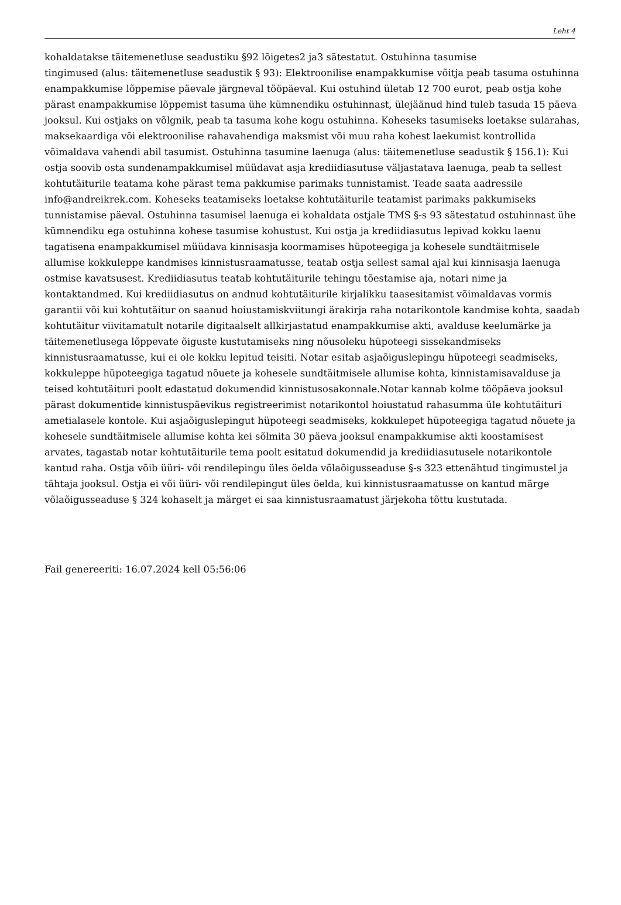Leht 4
kohaldatakse täitemenetluse seadustiku §92 lõigetes2 ja3 sätestatut. Ostuhinna tasumise
tingimused (alus: täitemenetluse seadustik § 93): Elektroonilise enampakkumise võitja peab tasuma ostuhinna enampakkumise lõppemise päevale järgneval tööpäeval. Kui ostuhind ületab 12 700 eurot, peab ostja kohe pärast enampakkumise lõppemist tasuma ühe kümnendiku ostuhinnast, ülejäänud hind tuleb tasuda 15 päeva jooksul. Kui ostjaks on võlgnik, peab ta tasuma kohe kogu ostuhinna. Koheseks tasumiseks loetakse sularahas, maksekaardiga või elektroonilise rahavahendiga maksmist või muu raha kohest laekumist kontrollida võimaldava vahendi abil tasumist. Ostuhinna tasumine laenuga (alus: täitemenetluse seadustik § 156.1): Kui ostja soovib osta sundenampakkumisel müüdavat asja krediidiasutuse väljastatava laenuga, peab ta sellest kohtutäiturile teatama kohe pärast tema pakkumise parimaks tunnistamist. Teade saata aadressile info@andreikrek.com. Koheseks teatamiseks loetakse kohtutäiturile teatamist parimaks pakkumiseks tunnistamise päeval. Ostuhinna tasumisel laenuga ei kohaldata ostjale TMS §-s 93 sätestatud ostuhinnast ühe kümnendiku ega ostuhinna kohese tasumise kohustust. Kui ostja ja krediidiasutus lepivad kokku laenu tagatisena enampakkumisel müüdava kinnisasja koormamises hüpoteegiga ja kohesele sundtäitmisele allumise kokkuleppe kandmises kinnistusraamatusse, teatab ostja sellest samal ajal kui kinnisasja laenuga ostmise kavatsusest. Krediidiasutus teatab kohtutäiturile tehingu tõestamise aja, notari nime ja kontaktandmed. Kui krediidiasutus on andnud kohtutäiturile kirjalikku taasesitamist võimaldavas vormis garantii või kui kohtutäitur on saanud hoiustamiskviitungi ärakirja raha notarikontole kandmise kohta, saadab kohtutäitur viivitamatult notarile digitaalselt allkirjastatud enampakkumise akti, avalduse keelumärke ja täitemenetlusega lõppevate õiguste kustutamiseks ning nõusoleku hüpoteegi sissekandmiseks kinnistusraamatusse, kui ei ole kokku lepitud teisiti. Notar esitab asjaõiguslepingu hüpoteegi seadmiseks, kokkuleppe hüpoteegiga tagatud nõuete ja kohesele sundtäitmisele allumise kohta, kinnistamisavalduse ja teised kohtutäituri poolt edastatud dokumendid kinnistusosakonnale.Notar kannab kolme tööpäeva jooksul pärast dokumentide kinnistuspäevikus registreerimist notarikontol hoiustatud rahasumma üle kohtutäituri ametialasele kontole. Kui asjaõiguslepingut hüpoteegi seadmiseks, kokkulepet hüpoteegiga tagatud nõuete ja kohesele sundtäitmisele allumise kohta kei sõlmita 30 päeva jooksul enampakkumise akti koostamisest arvates, tagastab notar kohtutäiturile tema poolt esitatud dokumendid ja krediidiasutusele notarikontole kantud raha. Ostja võib üüri- või rendilepingu üles öelda võlaõigusseaduse §-s 323 ettenähtud tingimustel ja tähtaja jooksul. Ostja ei või üüri- või rendilepingut üles öelda, kui kinnistusraamatusse on kantud märge võlaõigusseaduse § 324 kohaselt ja märget ei saa kinnistusraamatust järjekoha tõttu kustutada.
Fail genereeriti: 16.07.2024 kell 05:56:06